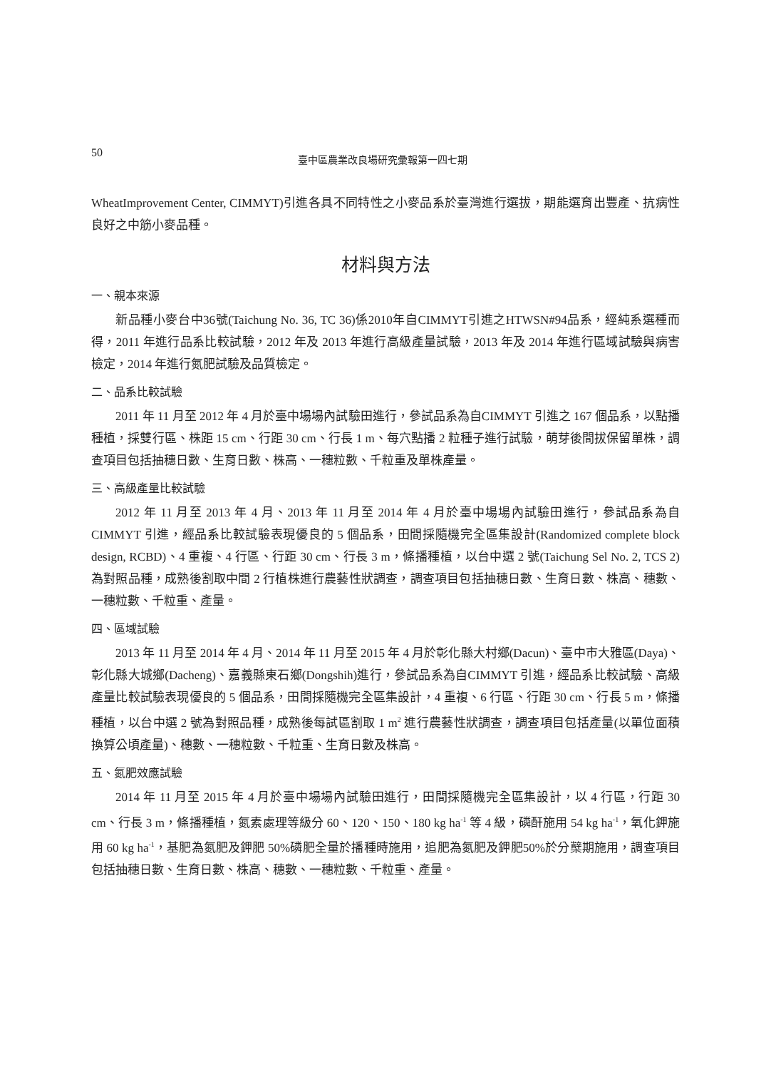50 臺中區農業改良場研究彙報第一四七期
WheatImprovement Center, CIMMYT)引進各具不同特性之小麥品系於臺灣進行選拔，期能選育出豐產、抗病性良好之中筋小麥品種。
材料與方法
一、親本來源
新品種小麥台中36號(Taichung No. 36, TC 36)係2010年自CIMMYT引進之HTWSN#94品系，經純系選種而得，2011 年進行品系比較試驗，2012 年及 2013 年進行高級產量試驗，2013 年及 2014 年進行區域試驗與病害檢定，2014 年進行氮肥試驗及品質檢定。
二、品系比較試驗
2011 年 11 月至 2012 年 4 月於臺中場場內試驗田進行，參試品系為自CIMMYT 引進之 167 個品系，以點播種植，採雙行區、株距 15 cm、行距 30 cm、行長 1 m、每穴點播 2 粒種子進行試驗，萌芽後間拔保留單株，調查項目包括抽穗日數、生育日數、株高、一穗粒數、千粒重及單株產量。
三、高級產量比較試驗
2012 年 11 月至 2013 年 4 月、2013 年 11 月至 2014 年 4 月於臺中場場內試驗田進行，參試品系為自 CIMMYT 引進，經品系比較試驗表現優良的 5 個品系，田間採隨機完全區集設計(Randomized complete block design, RCBD)、4 重複、4 行區、行距 30 cm、行長 3 m，條播種植，以台中選 2 號(Taichung Sel No. 2, TCS 2)為對照品種，成熟後割取中間 2 行植株進行農藝性狀調查，調查項目包括抽穗日數、生育日數、株高、穗數、一穗粒數、千粒重、產量。
四、區域試驗
2013 年 11 月至 2014 年 4 月、2014 年 11 月至 2015 年 4 月於彰化縣大村鄉(Dacun)、臺中市大雅區(Daya)、彰化縣大城鄉(Dacheng)、嘉義縣東石鄉(Dongshih)進行，參試品系為自CIMMYT 引進，經品系比較試驗、高級產量比較試驗表現優良的 5 個品系，田間採隨機完全區集設計，4 重複、6 行區、行距 30 cm、行長 5 m，條播種植，以台中選 2 號為對照品種，成熟後每試區割取 1 m<sup>2</sup> 進行農藝性狀調查，調查項目包括產量(以單位面積換算公頃產量)、穗數、一穗粒數、千粒重、生育日數及株高。
五、氮肥效應試驗
2014 年 11 月至 2015 年 4 月於臺中場場內試驗田進行，田間採隨機完全區集設計，以 4 行區，行距 30 cm、行長 3 m，條播種植，氮素處理等級分 60、120、150、180 kg ha<sup>-1</sup> 等 4 級，磷酐施用 54 kg ha<sup>-1</sup>，氧化鉀施用 60 kg ha<sup>-1</sup>，基肥為氮肥及鉀肥 50%磷肥全量於播種時施用，追肥為氮肥及鉀肥50%於分櫱期施用，調查項目包括抽穗日數、生育日數、株高、穗數、一穗粒數、千粒重、產量。